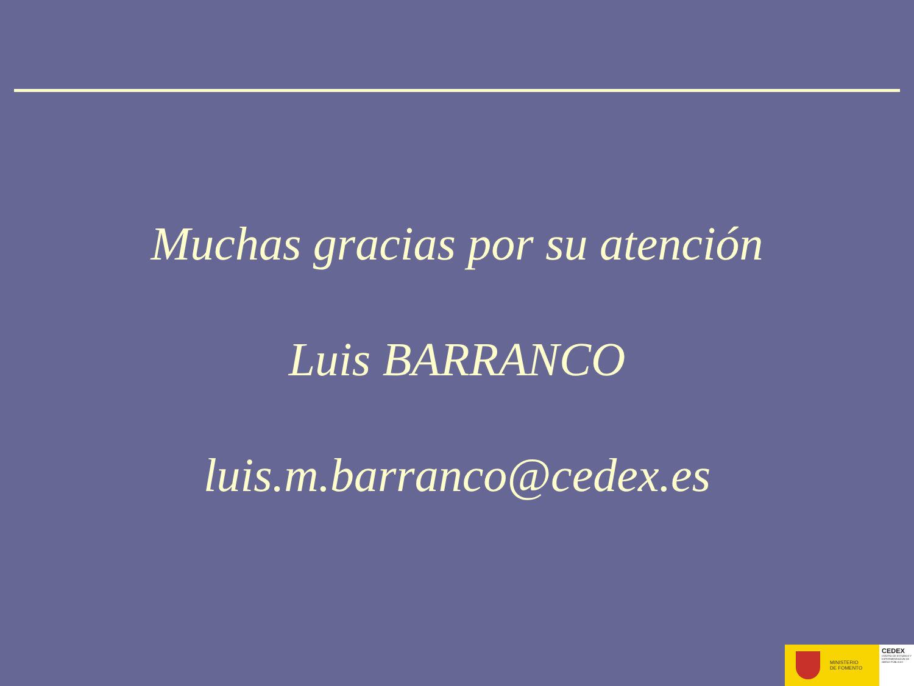Muchas gracias por su atención
Luis BARRANCO
luis.m.barranco@cedex.es
MINISTERIO
DE FOMENTO
CEDEX
CENTRO DE ESTUDIOS Y EXPERIMENTACIÓN DE OBRAS PÚBLICAS